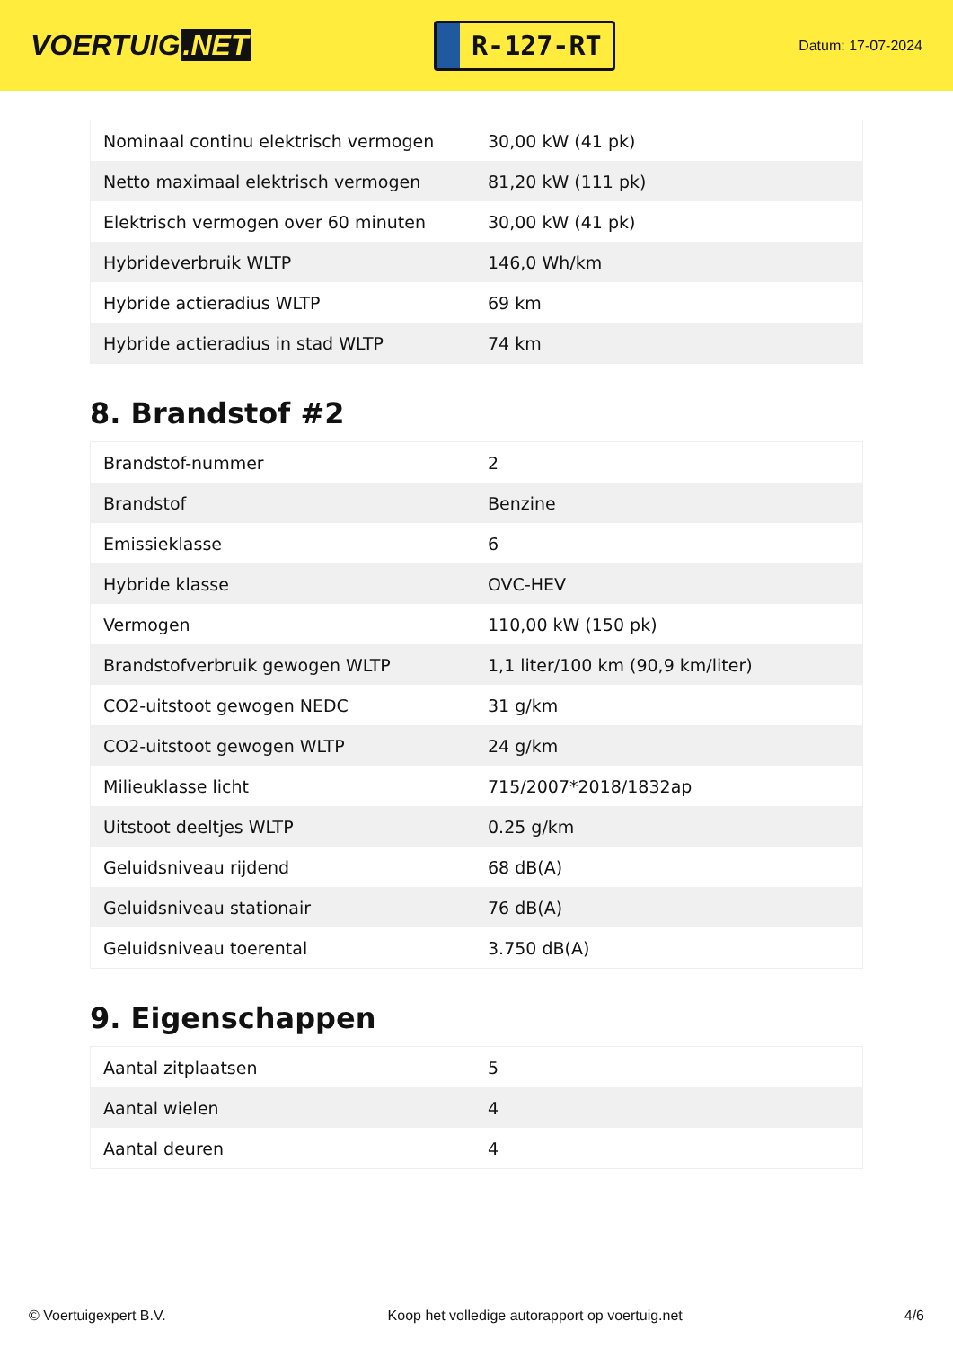VOERTUIG.NET
R-127-RT
Datum: 17-07-2024
| Nominaal continu elektrisch vermogen | 30,00 kW (41 pk) |
| Netto maximaal elektrisch vermogen | 81,20 kW (111 pk) |
| Elektrisch vermogen over 60 minuten | 30,00 kW (41 pk) |
| Hybrideverbruik WLTP | 146,0 Wh/km |
| Hybride actieradius WLTP | 69 km |
| Hybride actieradius in stad WLTP | 74 km |
8. Brandstof #2
| Brandstof-nummer | 2 |
| Brandstof | Benzine |
| Emissieklasse | 6 |
| Hybride klasse | OVC-HEV |
| Vermogen | 110,00 kW (150 pk) |
| Brandstofverbruik gewogen WLTP | 1,1 liter/100 km (90,9 km/liter) |
| CO2-uitstoot gewogen NEDC | 31 g/km |
| CO2-uitstoot gewogen WLTP | 24 g/km |
| Milieuklasse licht | 715/2007*2018/1832ap |
| Uitstoot deeltjes WLTP | 0.25 g/km |
| Geluidsniveau rijdend | 68 dB(A) |
| Geluidsniveau stationair | 76 dB(A) |
| Geluidsniveau toerental | 3.750 dB(A) |
9. Eigenschappen
| Aantal zitplaatsen | 5 |
| Aantal wielen | 4 |
| Aantal deuren | 4 |
© Voertuigexpert B.V. Koop het volledige autorapport op voertuig.net 4/6